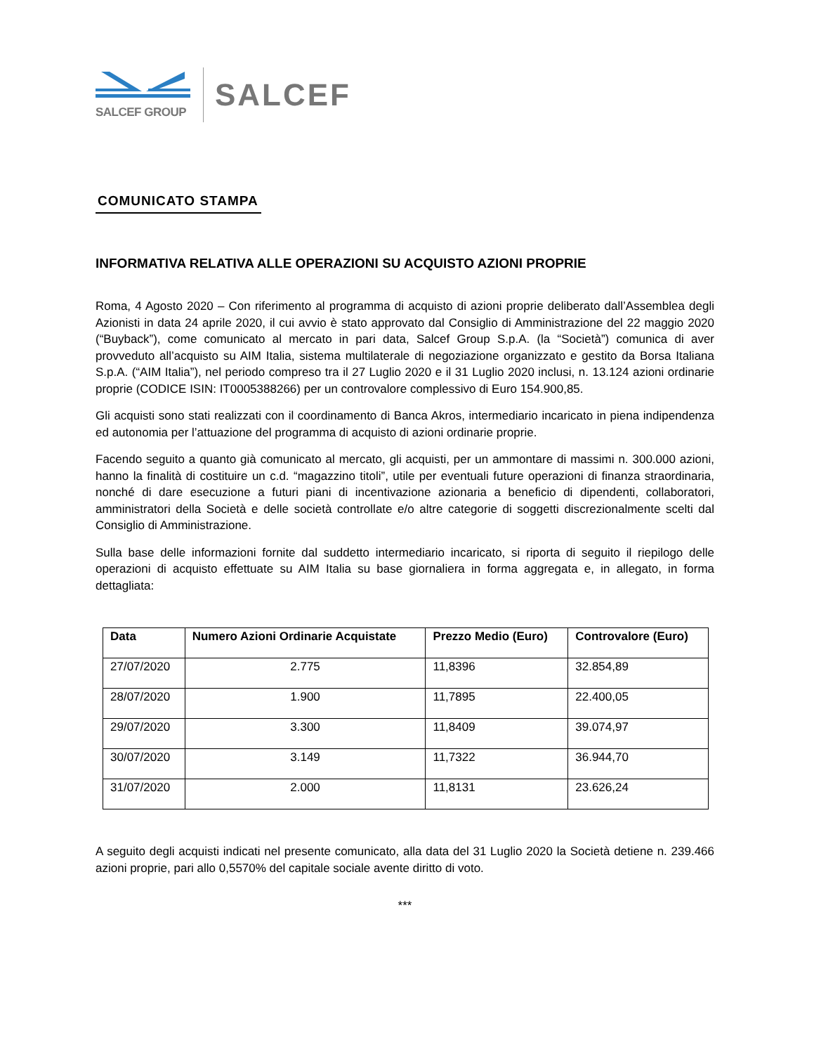SALCEF GROUP
SALCEF
COMUNICATO STAMPA
INFORMATIVA RELATIVA ALLE OPERAZIONI SU ACQUISTO AZIONI PROPRIE
Roma, 4 Agosto 2020 – Con riferimento al programma di acquisto di azioni proprie deliberato dall’Assemblea degli Azionisti in data 24 aprile 2020, il cui avvio è stato approvato dal Consiglio di Amministrazione del 22 maggio 2020 (“Buyback”), come comunicato al mercato in pari data, Salcef Group S.p.A. (la “Società”) comunica di aver provveduto all’acquisto su AIM Italia, sistema multilaterale di negoziazione organizzato e gestito da Borsa Italiana S.p.A. (“AIM Italia”), nel periodo compreso tra il 27 Luglio 2020 e il 31 Luglio 2020 inclusi, n. 13.124 azioni ordinarie proprie (CODICE ISIN: IT0005388266) per un controvalore complessivo di Euro 154.900,85.
Gli acquisti sono stati realizzati con il coordinamento di Banca Akros, intermediario incaricato in piena indipendenza ed autonomia per l’attuazione del programma di acquisto di azioni ordinarie proprie.
Facendo seguito a quanto già comunicato al mercato, gli acquisti, per un ammontare di massimi n. 300.000 azioni, hanno la finalità di costituire un c.d. “magazzino titoli”, utile per eventuali future operazioni di finanza straordinaria, nonché di dare esecuzione a futuri piani di incentivazione azionaria a beneficio di dipendenti, collaboratori, amministratori della Società e delle società controllate e/o altre categorie di soggetti discrezionalmente scelti dal Consiglio di Amministrazione.
Sulla base delle informazioni fornite dal suddetto intermediario incaricato, si riporta di seguito il riepilogo delle operazioni di acquisto effettuate su AIM Italia su base giornaliera in forma aggregata e, in allegato, in forma dettagliata:
| Data | Numero Azioni Ordinarie Acquistate | Prezzo Medio (Euro) | Controvalore (Euro) |
| --- | --- | --- | --- |
| 27/07/2020 | 2.775 | 11,8396 | 32.854,89 |
| 28/07/2020 | 1.900 | 11,7895 | 22.400,05 |
| 29/07/2020 | 3.300 | 11,8409 | 39.074,97 |
| 30/07/2020 | 3.149 | 11,7322 | 36.944,70 |
| 31/07/2020 | 2.000 | 11,8131 | 23.626,24 |
A seguito degli acquisti indicati nel presente comunicato, alla data del 31 Luglio 2020 la Società detiene n. 239.466 azioni proprie, pari allo 0,5570% del capitale sociale avente diritto di voto.
***